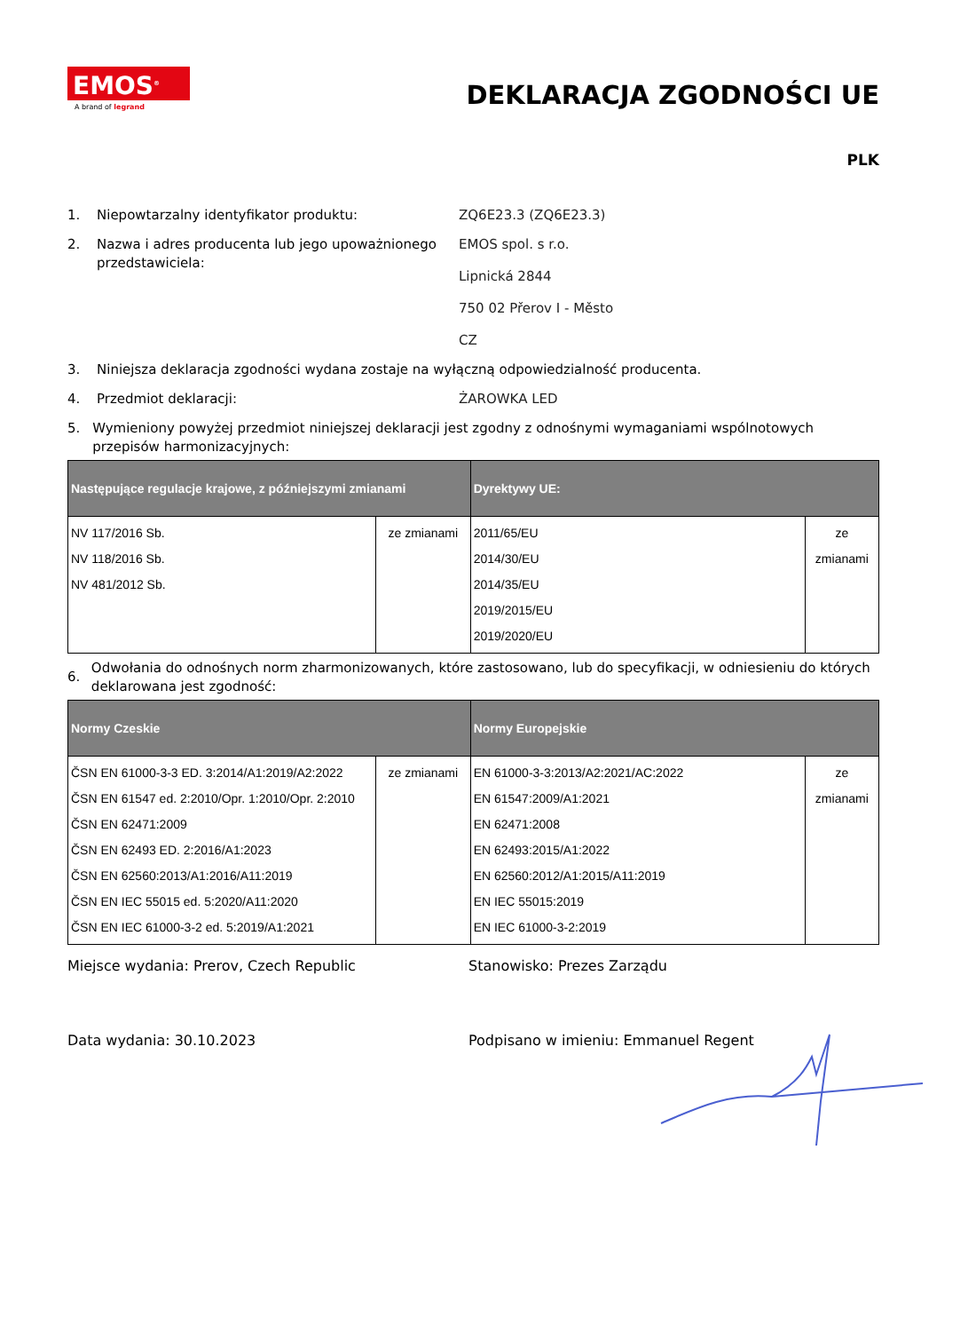EMOS<sup>®</sup>
A brand of legrand
DEKLARACJA ZGODNOŚCI UE
PLK
1. Niepowtarzalny identyfikator produktu: ZQ6E23.3 (ZQ6E23.3)
2. Nazwa i adres producenta lub jego upoważnionego przedstawiciela:
EMOS spol. s r.o.
Lipnická 2844
750 02 Přerov I - Město
CZ
3. Niniejsza deklaracja zgodności wydana zostaje na wyłączną odpowiedzialność producenta.
4. Przedmiot deklaracji: ŻAROWKA LED
5. Wymieniony powyżej przedmiot niniejszej deklaracji jest zgodny z odnośnymi wymaganiami wspólnotowych przepisów harmonizacyjnych:
| Następujące regulacje krajowe, z późniejszymi zmianami | | Dyrektywy UE: | |
| --- | --- | --- | --- |
| NV 117/2016 Sb. NV 118/2016 Sb. NV 481/2012 Sb. | ze zmianami | 2011/65/EU 2014/30/EU 2014/35/EU 2019/2015/EU 2019/2020/EU | ze zmianami |
6.
Odwołania do odnośnych norm zharmonizowanych, które zastosowano, lub do specyfikacji, w odniesieniu do których deklarowana jest zgodność:
| Normy Czeskie | | Normy Europejskie | |
| --- | --- | --- | --- |
| ČSN EN 61000-3-3 ED. 3:2014/A1:2019/A2:2022 ČSN EN 61547 ed. 2:2010/Opr. 1:2010/Opr. 2:2010 ČSN EN 62471:2009 ČSN EN 62493 ED. 2:2016/A1:2023 ČSN EN 62560:2013/A1:2016/A11:2019 ČSN EN IEC 55015 ed. 5:2020/A11:2020 ČSN EN IEC 61000-3-2 ed. 5:2019/A1:2021 | ze zmianami | EN 61000-3-3:2013/A2:2021/AC:2022 EN 61547:2009/A1:2021 EN 62471:2008 EN 62493:2015/A1:2022 EN 62560:2012/A1:2015/A11:2019 EN IEC 55015:2019 EN IEC 61000-3-2:2019 | ze zmianami |
Miejsce wydania: Prerov, Czech Republic Stanowisko: Prezes Zarządu
Data wydania: 30.10.2023 Podpisano w imieniu: Emmanuel Regent